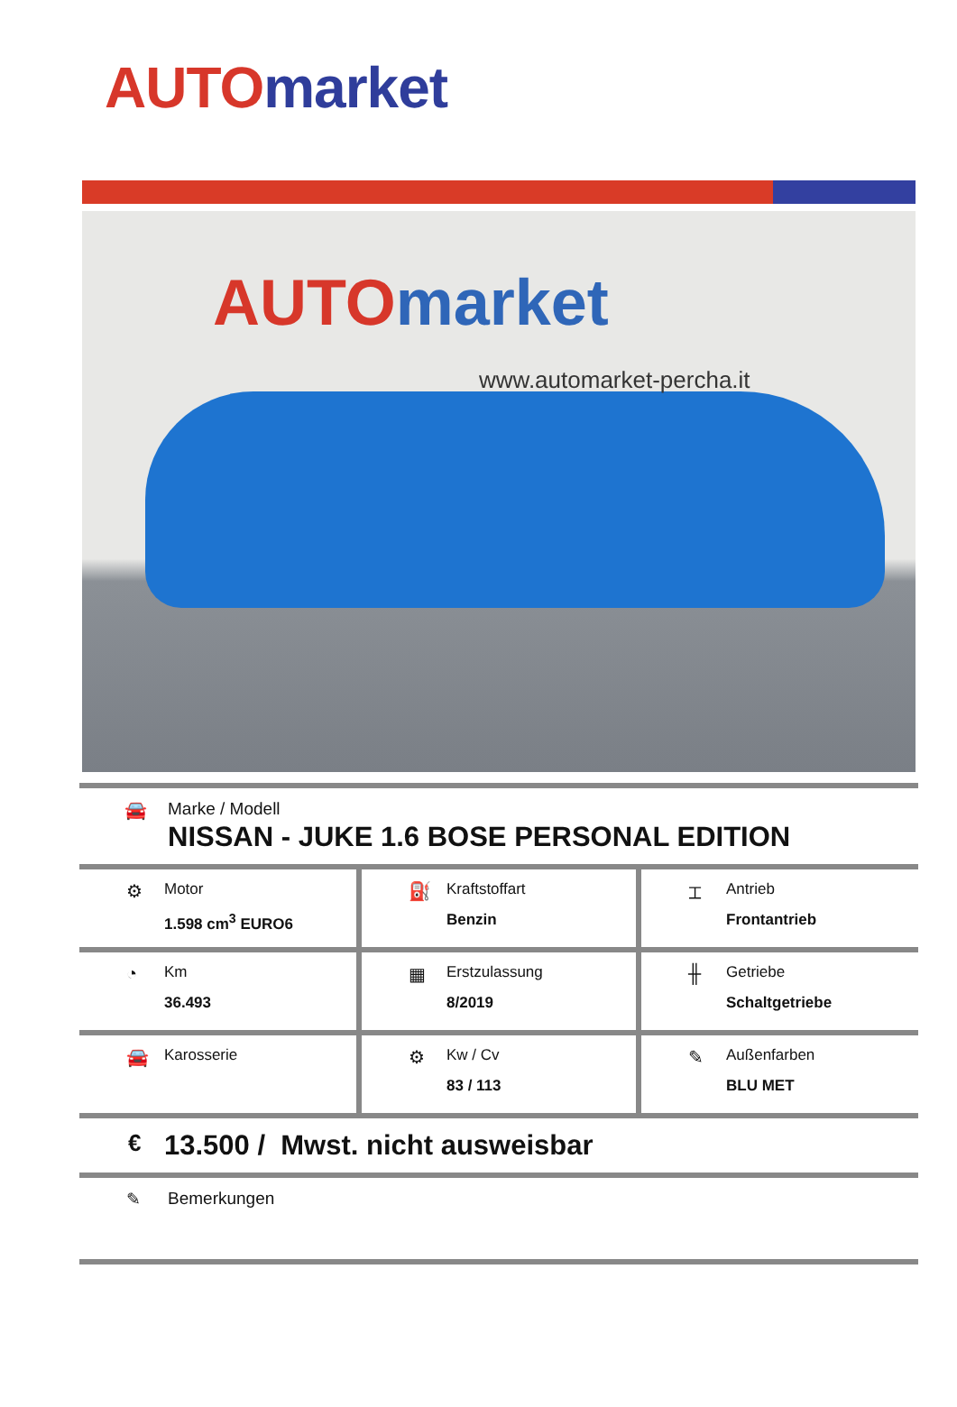AUTO market
AUTO market
www.automarket-percha.it
🚘 Marke / Modell
NISSAN - JUKE 1.6 BOSE PERSONAL EDITION
| ⚙ Motor 1.598 cm<sup>3</sup> EURO6 | ⛽ Kraftstoffart Benzin | ⌶ Antrieb Frontantrieb |
| ◔ Km 36.493 | ▦ Erstzulassung 8/2019 | ╫ Getriebe Schaltgetriebe |
| 🚘 Karosserie | ⚙ Kw / Cv 83 / 113 | ✎ Außenfarben BLU MET |
€ 13.500 / Mwst. nicht ausweisbar
✎ Bemerkungen